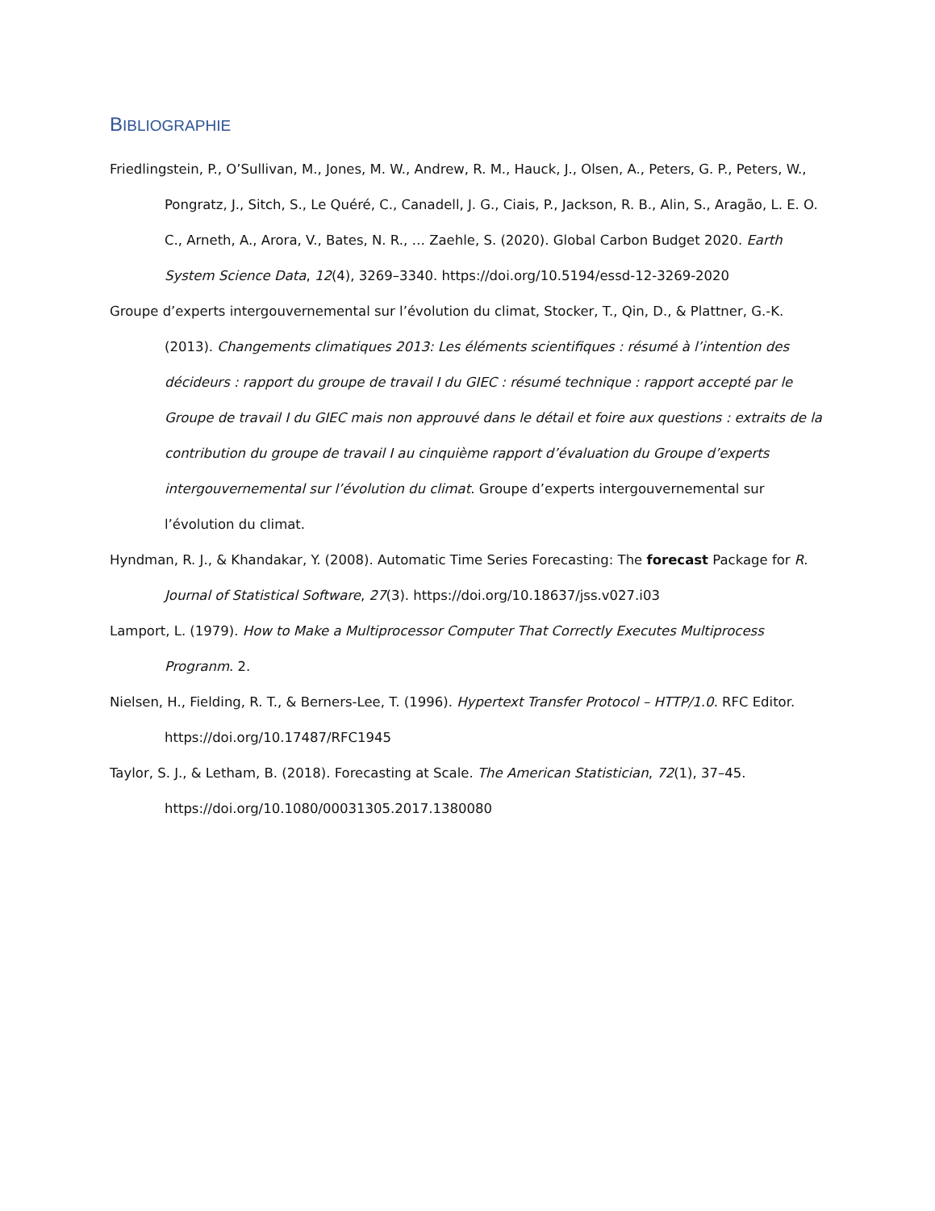BIBLIOGRAPHIE
Friedlingstein, P., O’Sullivan, M., Jones, M. W., Andrew, R. M., Hauck, J., Olsen, A., Peters, G. P., Peters, W., Pongratz, J., Sitch, S., Le Quéré, C., Canadell, J. G., Ciais, P., Jackson, R. B., Alin, S., Aragão, L. E. O. C., Arneth, A., Arora, V., Bates, N. R., … Zaehle, S. (2020). Global Carbon Budget 2020. Earth System Science Data, 12(4), 3269–3340. https://doi.org/10.5194/essd-12-3269-2020
Groupe d’experts intergouvernemental sur l’évolution du climat, Stocker, T., Qin, D., & Plattner, G.-K. (2013). Changements climatiques 2013: Les éléments scientifiques : résumé à l’intention des décideurs : rapport du groupe de travail I du GIEC : résumé technique : rapport accepté par le Groupe de travail I du GIEC mais non approuvé dans le détail et foire aux questions : extraits de la contribution du groupe de travail I au cinquième rapport d’évaluation du Groupe d’experts intergouvernemental sur l’évolution du climat. Groupe d’experts intergouvernemental sur l’évolution du climat.
Hyndman, R. J., & Khandakar, Y. (2008). Automatic Time Series Forecasting: The forecast Package for R. Journal of Statistical Software, 27(3). https://doi.org/10.18637/jss.v027.i03
Lamport, L. (1979). How to Make a Multiprocessor Computer That Correctly Executes Multiprocess Progranm. 2.
Nielsen, H., Fielding, R. T., & Berners-Lee, T. (1996). Hypertext Transfer Protocol – HTTP/1.0. RFC Editor. https://doi.org/10.17487/RFC1945
Taylor, S. J., & Letham, B. (2018). Forecasting at Scale. The American Statistician, 72(1), 37–45. https://doi.org/10.1080/00031305.2017.1380080